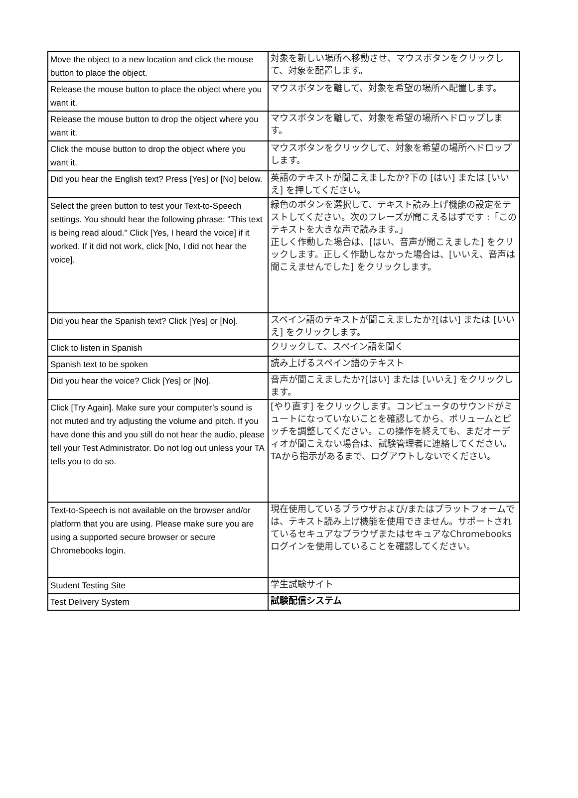| Move the object to a new location and click the mouse button to place the object. | 対象を新しい場所へ移動させ、マウスボタンをクリックして、対象を配置します。 |
| Release the mouse button to place the object where you want it. | マウスボタンを離して、対象を希望の場所へ配置します。 |
| Release the mouse button to drop the object where you want it. | マウスボタンを離して、対象を希望の場所へドロップします。 |
| Click the mouse button to drop the object where you want it. | マウスボタンをクリックして、対象を希望の場所へドロップします。 |
| Did you hear the English text? Press [Yes] or [No] below. | 英語のテキストが聞こえましたか?下の [はい] または [いいえ] を押してください。 |
| Select the green button to test your Text-to-Speech settings. You should hear the following phrase: "This text is being read aloud." Click [Yes, I heard the voice] if it worked. If it did not work, click [No, I did not hear the voice]. | 緑色のボタンを選択して、テキスト読み上げ機能の設定をテストしてください。次のフレーズが聞こえるはずです :「このテキストを大きな声で読みます。」 正しく作動した場合は、[はい、音声が聞こえました] をクリックします。正しく作動しなかった場合は、[いいえ、音声は聞こえませんでした] をクリックします。 |
| Did you hear the Spanish text? Click [Yes] or [No]. | スペイン語のテキストが聞こえましたか?[はい] または [いいえ] をクリックします。 |
| Click to listen in Spanish | クリックして、スペイン語を聞く |
| Spanish text to be spoken | 読み上げるスペイン語のテキスト |
| Did you hear the voice? Click [Yes] or [No]. | 音声が聞こえましたか?[はい] または [いいえ] をクリックします。 |
| Click [Try Again]. Make sure your computer’s sound is not muted and try adjusting the volume and pitch. If you have done this and you still do not hear the audio, please tell your Test Administrator. Do not log out unless your TA tells you to do so. | [やり直す] をクリックします。コンピュータのサウンドがミュートになっていないことを確認してから、ボリュームとピッチを調整してください。この操作を終えても、まだオーディオが聞こえない場合は、試験管理者に連絡してください。TAから指示があるまで、ログアウトしないでください。 |
| Text-to-Speech is not available on the browser and/or platform that you are using. Please make sure you are using a supported secure browser or secure Chromebooks login. | 現在使用しているブラウザおよび/またはプラットフォームでは、テキスト読み上げ機能を使用できません。サポートされているセキュアなブラウザまたはセキュアなChromebooksログインを使用していることを確認してください。 |
| Student Testing Site | 学生試験サイト |
| Test Delivery System | 試験配信システム |